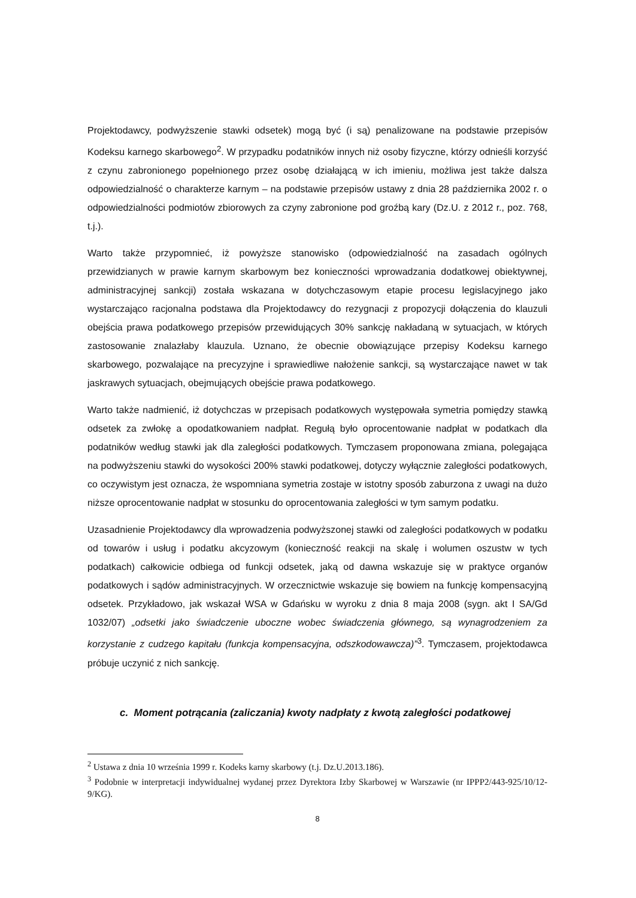Projektodawcy, podwyższenie stawki odsetek) mogą być (i są) penalizowane na podstawie przepisów Kodeksu karnego skarbowego<sup>2</sup>. W przypadku podatników innych niż osoby fizyczne, którzy odnieśli korzyść z czynu zabronionego popełnionego przez osobę działającą w ich imieniu, możliwa jest także dalsza odpowiedzialność o charakterze karnym – na podstawie przepisów ustawy z dnia 28 października 2002 r. o odpowiedzialności podmiotów zbiorowych za czyny zabronione pod groźbą kary (Dz.U. z 2012 r., poz. 768, t.j.).
Warto także przypomnieć, iż powyższe stanowisko (odpowiedzialność na zasadach ogólnych przewidzianych w prawie karnym skarbowym bez konieczności wprowadzania dodatkowej obiektywnej, administracyjnej sankcji) została wskazana w dotychczasowym etapie procesu legislacyjnego jako wystarczająco racjonalna podstawa dla Projektodawcy do rezygnacji z propozycji dołączenia do klauzuli obejścia prawa podatkowego przepisów przewidujących 30% sankcję nakładaną w sytuacjach, w których zastosowanie znalazłaby klauzula. Uznano, że obecnie obowiązujące przepisy Kodeksu karnego skarbowego, pozwalające na precyzyjne i sprawiedliwe nałożenie sankcji, są wystarczające nawet w tak jaskrawych sytuacjach, obejmujących obejście prawa podatkowego.
Warto także nadmienić, iż dotychczas w przepisach podatkowych występowała symetria pomiędzy stawką odsetek za zwłokę a opodatkowaniem nadpłat. Regułą było oprocentowanie nadpłat w podatkach dla podatników według stawki jak dla zaległości podatkowych. Tymczasem proponowana zmiana, polegająca na podwyższeniu stawki do wysokości 200% stawki podatkowej, dotyczy wyłącznie zaległości podatkowych, co oczywistym jest oznacza, że wspomniana symetria zostaje w istotny sposób zaburzona z uwagi na dużo niższe oprocentowanie nadpłat w stosunku do oprocentowania zaległości w tym samym podatku.
Uzasadnienie Projektodawcy dla wprowadzenia podwyższonej stawki od zaległości podatkowych w podatku od towarów i usług i podatku akcyzowym (konieczność reakcji na skalę i wolumen oszustw w tych podatkach) całkowicie odbiega od funkcji odsetek, jaką od dawna wskazuje się w praktyce organów podatkowych i sądów administracyjnych. W orzecznictwie wskazuje się bowiem na funkcję kompensacyjną odsetek. Przykładowo, jak wskazał WSA w Gdańsku w wyroku z dnia 8 maja 2008 (sygn. akt I SA/Gd 1032/07) „odsetki jako świadczenie uboczne wobec świadczenia głównego, są wynagrodzeniem za korzystanie z cudzego kapitału (funkcja kompensacyjna, odszkodowawcza)”<sup>3</sup>. Tymczasem, projektodawca próbuje uczynić z nich sankcję.
c. Moment potrącania (zaliczania) kwoty nadpłaty z kwotą zaległości podatkowej
<sup>2</sup> Ustawa z dnia 10 września 1999 r. Kodeks karny skarbowy (t.j. Dz.U.2013.186).
<sup>3</sup> Podobnie w interpretacji indywidualnej wydanej przez Dyrektora Izby Skarbowej w Warszawie (nr IPPP2/443-925/10/12-9/KG).
8